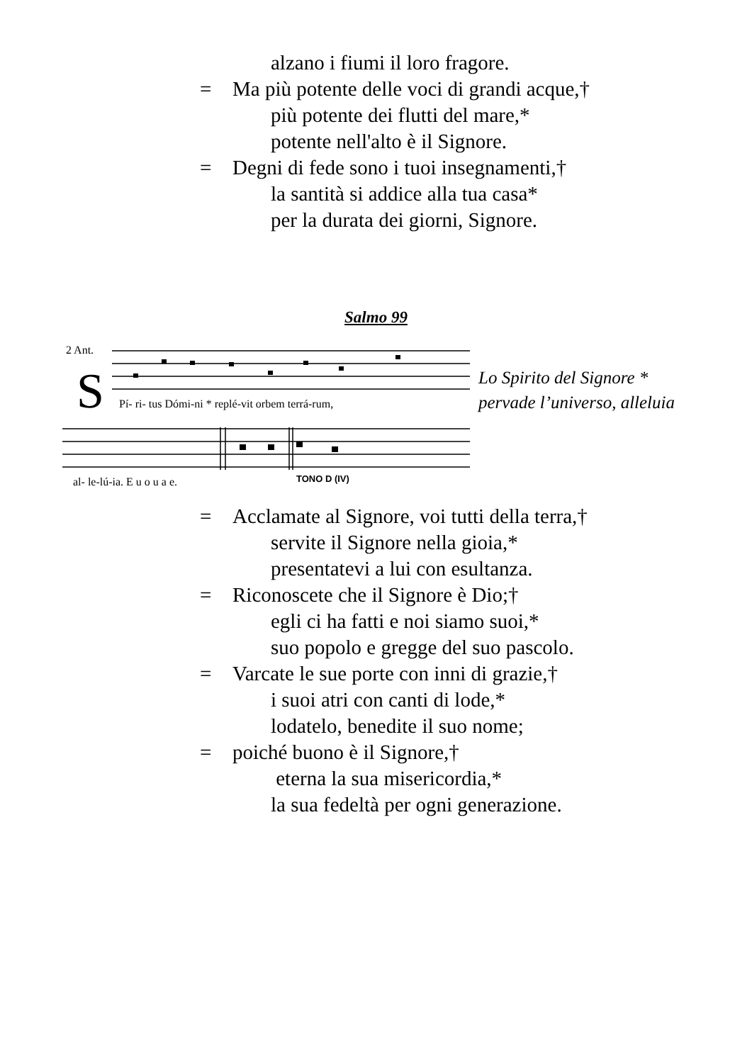alzano i fiumi il loro fragore.
= Ma più potente delle voci di grandi acque,†
più potente dei flutti del mare,*
potente nell'alto è il Signore.
= Degni di fede sono i tuoi insegnamenti,†
la santità si addice alla tua casa*
per la durata dei giorni, Signore.
Salmo 99
2 Ant.
S
Pí- ri- tus Dómi-ni * replé-vit orbem terrá-rum,
al- le-lú-ia. E u o u a e.
TONO D (IV)
Lo Spirito del Signore *
pervade l’universo, alleluia
= Acclamate al Signore, voi tutti della terra,†
servite il Signore nella gioia,*
presentatevi a lui con esultanza.
= Riconoscete che il Signore è Dio;†
egli ci ha fatti e noi siamo suoi,*
suo popolo e gregge del suo pascolo.
= Varcate le sue porte con inni di grazie,†
i suoi atri con canti di lode,*
lodatelo, benedite il suo nome;
= poiché buono è il Signore,†
eterna la sua misericordia,*
la sua fedeltà per ogni generazione.